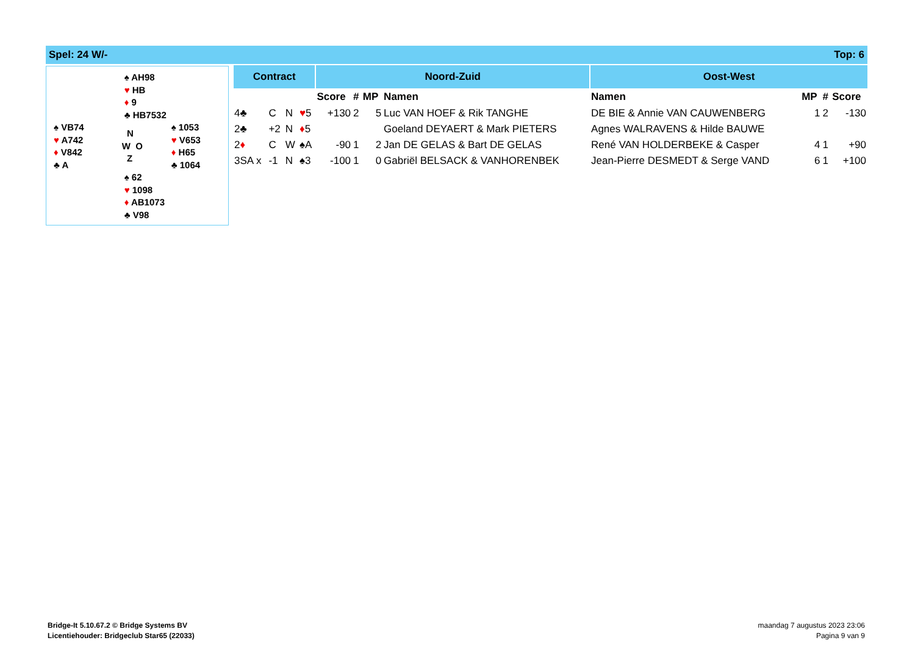Spel: 24 W/- Top: 6
| | | ♠ AH98 ♥ HB ♦ 9 ♣ HB7532 | |
| ♠ VB74 ♥ A742 ♦ V842 ♣ A | | N W O Z | ♠ 1053 ♥ V653 ♦ H65 ♣ 1064 |
| | | ♠ 62 ♥ 1098 ♦ AB1073 ♣ V98 | |
| Contract | | | | Noord-Zuid | | | | Oost-West | | | |
| --- | --- | --- | --- | --- | --- | --- | --- | --- | --- | --- | --- |
| | | | | Score | # | MP | Namen | Namen | MP | # | Score |
| 4♣ | C | N | ♥ 5 | +130 | 2 | 5 | Luc VAN HOEF & Rik TANGHE | DE BIE & Annie VAN CAUWENBERG | 1 | 2 | -130 |
| 2♣ | +2 | N | ♦ 5 | | | | Goeland DEYAERT & Mark PIETERS | Agnes WALRAVENS & Hilde BAUWE | | | |
| 2 ♦ | C | W | ♠A | -90 | 1 | 2 | Jan DE GELAS & Bart DE GELAS | René VAN HOLDERBEKE & Casper | 4 | 1 | +90 |
| 3SA x | -1 | N | ♠3 | -100 | 1 | 0 | Gabriël BELSACK & VANHORENBEK | Jean-Pierre DESMEDT & Serge VAND | 6 | 1 | +100 |
Bridge-It 5.10.67.2 © Bridge Systems BV
Licentiehouder: Bridgeclub Star65 (22033)
maandag 7 augustus 2023 23:06
Pagina 9 van 9